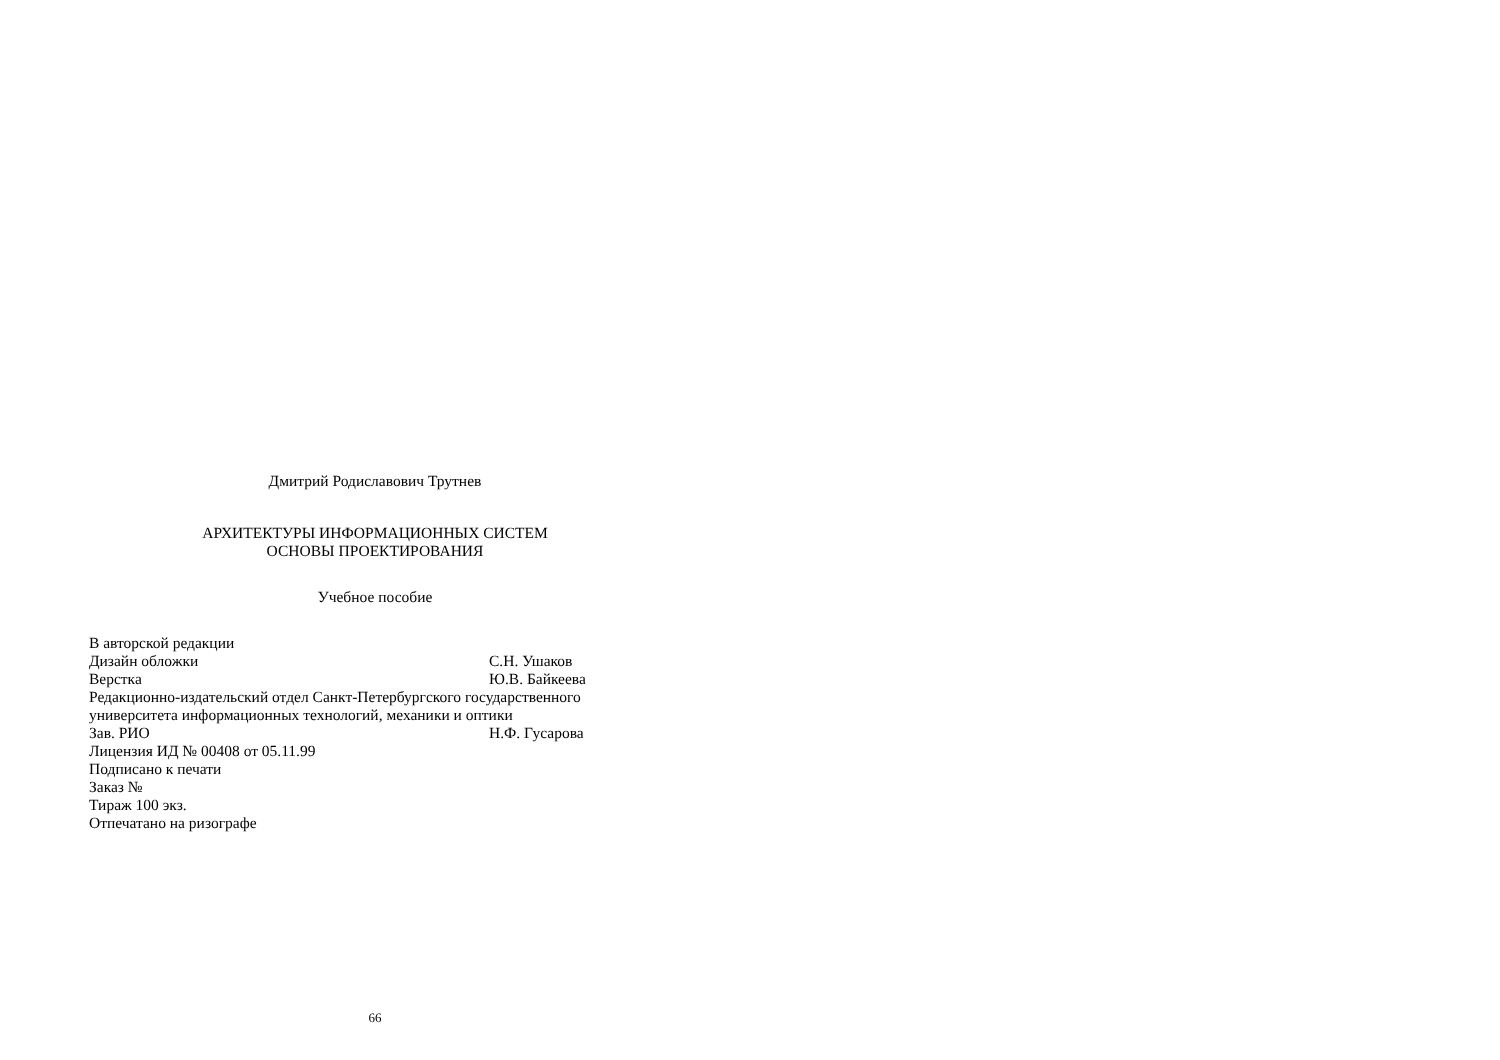Дмитрий Родиславович Трутнев
АРХИТЕКТУРЫ ИНФОРМАЦИОННЫХ СИСТЕМ
ОСНОВЫ ПРОЕКТИРОВАНИЯ
Учебное пособие
В авторской редакции
Дизайн обложки С.Н. Ушаков
Верстка Ю.В. Байкеева
Редакционно-издательский отдел Санкт-Петербургского государственного
университета информационных технологий, механики и оптики
Зав. РИО Н.Ф. Гусарова
Лицензия ИД № 00408 от 05.11.99
Подписано к печати
Заказ №
Тираж 100 экз.
Отпечатано на ризографе
66